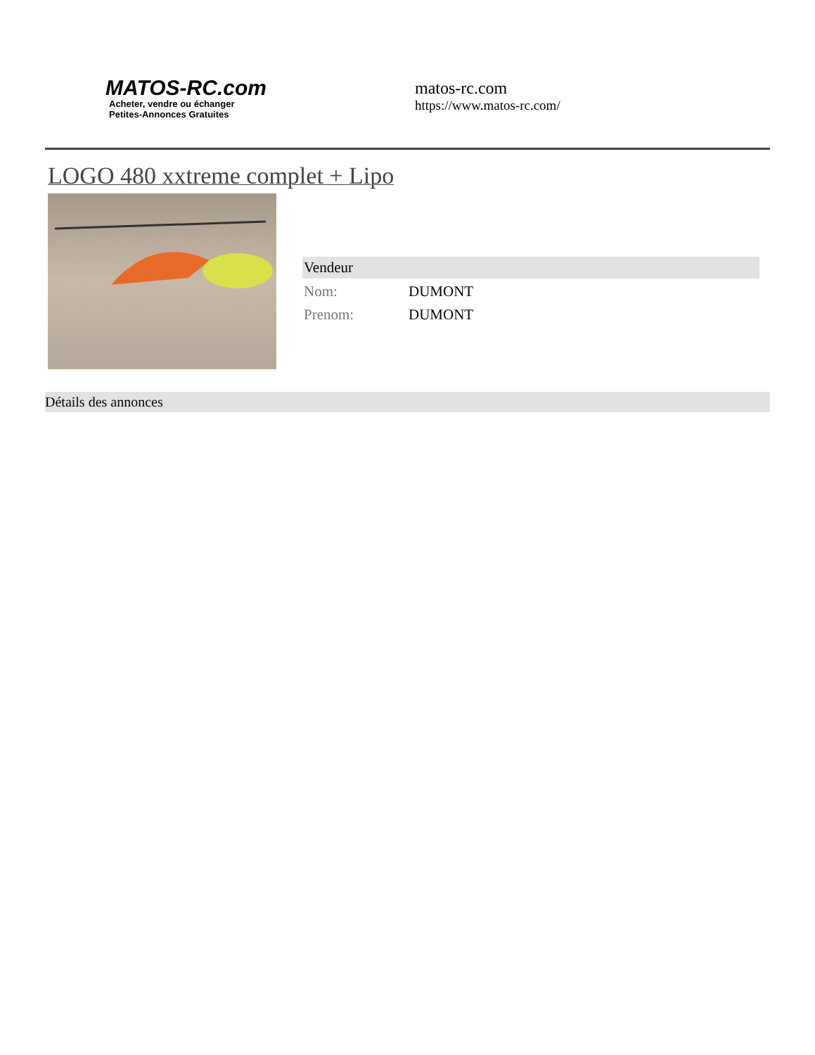MATOS-RC.com
Acheter, vendre ou échanger
Petites-Annonces Gratuites
matos-rc.com
https://www.matos-rc.com/
LOGO 480 xxtreme complet + Lipo
Vendeur
| Nom: | DUMONT |
| Prenom: | DUMONT |
Détails des annonces